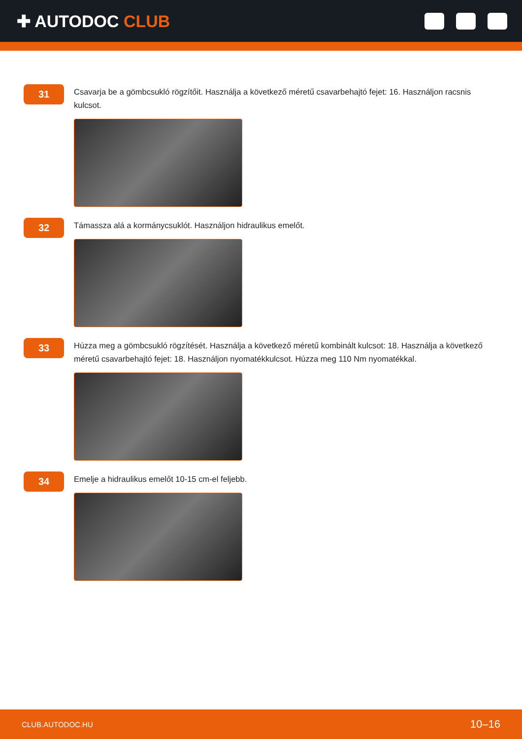✚ AUTODOC CLUB
31
Csavarja be a gömbcsukló rögzítőit. Használja a következő méretű csavarbehajtó fejet: 16. Használjon racsnis kulcsot.
32
Támassza alá a kormánycsuklót. Használjon hidraulikus emelőt.
33
Húzza meg a gömbcsukló rögzítését. Használja a következő méretű kombinált kulcsot: 18. Használja a következő méretű csavarbehajtó fejet: 18. Használjon nyomatékkulcsot. Húzza meg 110 Nm nyomatékkal.
34
Emelje a hidraulikus emelőt 10-15 cm-el feljebb.
CLUB.AUTODOC.HU 10–16